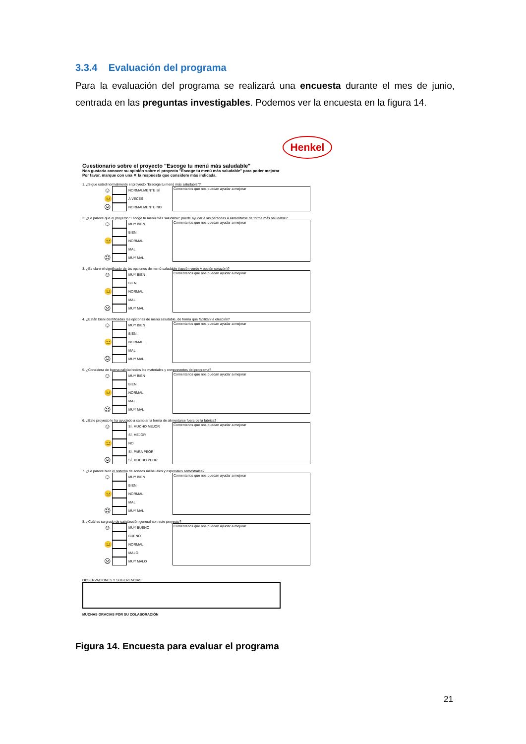3.3.4 Evaluación del programa
Para la evaluación del programa se realizará una encuesta durante el mes de junio, centrada en las preguntas investigables. Podemos ver la encuesta en la figura 14.
Henkel
Cuestionario sobre el proyecto "Escoge tu menú más saludable"
Nos gustaría conocer su opinión sobre el proyecto "Escoge tu menú más saludable" para poder mejorar
Por favor, marque con una ✕ la respuesta que considere más indicada.
1. ¿Sigue usted normalmente el proyecto "Erscoge tu menú más saludable"?
☺ NORMALMENTE SÍ
😐 A VECES
☹ NORMALMENTE NO
Comentarios que nos puedan ayudar a mejorar
2. ¿Le parece que el proyecto "Escoge tu menú más saludable" puede ayudar a las personas a alimentarse de forma más saludable?
☺ MUY BIEN
BIEN
😐 NORMAL
MAL
☹ MUY MAL
Comentarios que nos puedan ayudar a mejorar
3. ¿Es claro el significado de las opciones de menú saludable (opción verde y opción corazón)?
☺ MUY BIEN
BIEN
😐 NORMAL
MAL
☹ MUY MAL
Comentarios que nos puedan ayudar a mejorar
4. ¿Están bien identificadas las opciones de menú saludable, de forma que facilitan la elección?
☺ MUY BIEN
BIEN
😐 NORMAL
MAL
☹ MUY MAL
Comentarios que nos puedan ayudar a mejorar
5. ¿Considera de buena calidad todos los materiales y componentes del programa?
☺ MUY BIEN
BIEN
😐 NORMAL
MAL
☹ MUY MAL
Comentarios que nos puedan ayudar a mejorar
6. ¿Este proyecto le ha ayudado a cambiar la forma de alimentarse fuera de la fábrica?
☺ SÍ, MUCHO MEJOR
SÍ, MEJOR
😐 NO
SÍ, PARA PEOR
☹ SÍ, MUCHO PEOR
Comentarios que nos puedan ayudar a mejorar
7. ¿Le parece bien el sistema de sorteos mensuales y especiales semestrales?
☺ MUY BIEN
BIEN
😐 NORMAL
MAL
☹ MUY MAL
Comentarios que nos puedan ayudar a mejorar
8. ¿Cuál es su grado de satisfacción general con este proyecto?
☺ MUY BUENO
BUENO
😐 NORMAL
MALO
☹ MUY MALO
Comentarios que nos puedan ayudar a mejorar
OBSERVACIONES Y SUGERENCIAS:
MUCHAS GRACIAS POR SU COLABORACIÓN
Figura 14. Encuesta para evaluar el programa
21